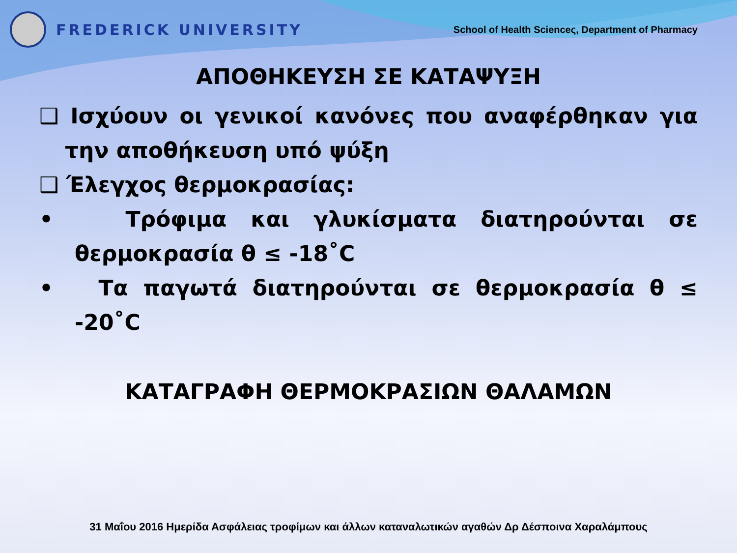FREDERICK UNIVERSITY
School of Health Scienceς, Department of Pharmacy
ΑΠΟΘΗΚΕΥΣΗ ΣΕ ΚΑΤΑΨΥΞΗ
❑ Ισχύουν οι γενικοί κανόνες που αναφέρθηκαν για την αποθήκευση υπό ψύξη
❑ Έλεγχος θερμοκρασίας:
• Τρόφιμα και γλυκίσματα διατηρούνται σε θερμοκρασία θ ≤ -18˚C
• Τα παγωτά διατηρούνται σε θερμοκρασία θ ≤ -20˚C
ΚΑΤΑΓΡΑΦΗ ΘΕΡΜΟΚΡΑΣΙΩΝ ΘΑΛΑΜΩΝ
31 Μαΐου 2016 Ημερίδα Ασφάλειας τροφίμων και άλλων καταναλωτικών αγαθών Δρ Δέσποινα Χαραλάμπους